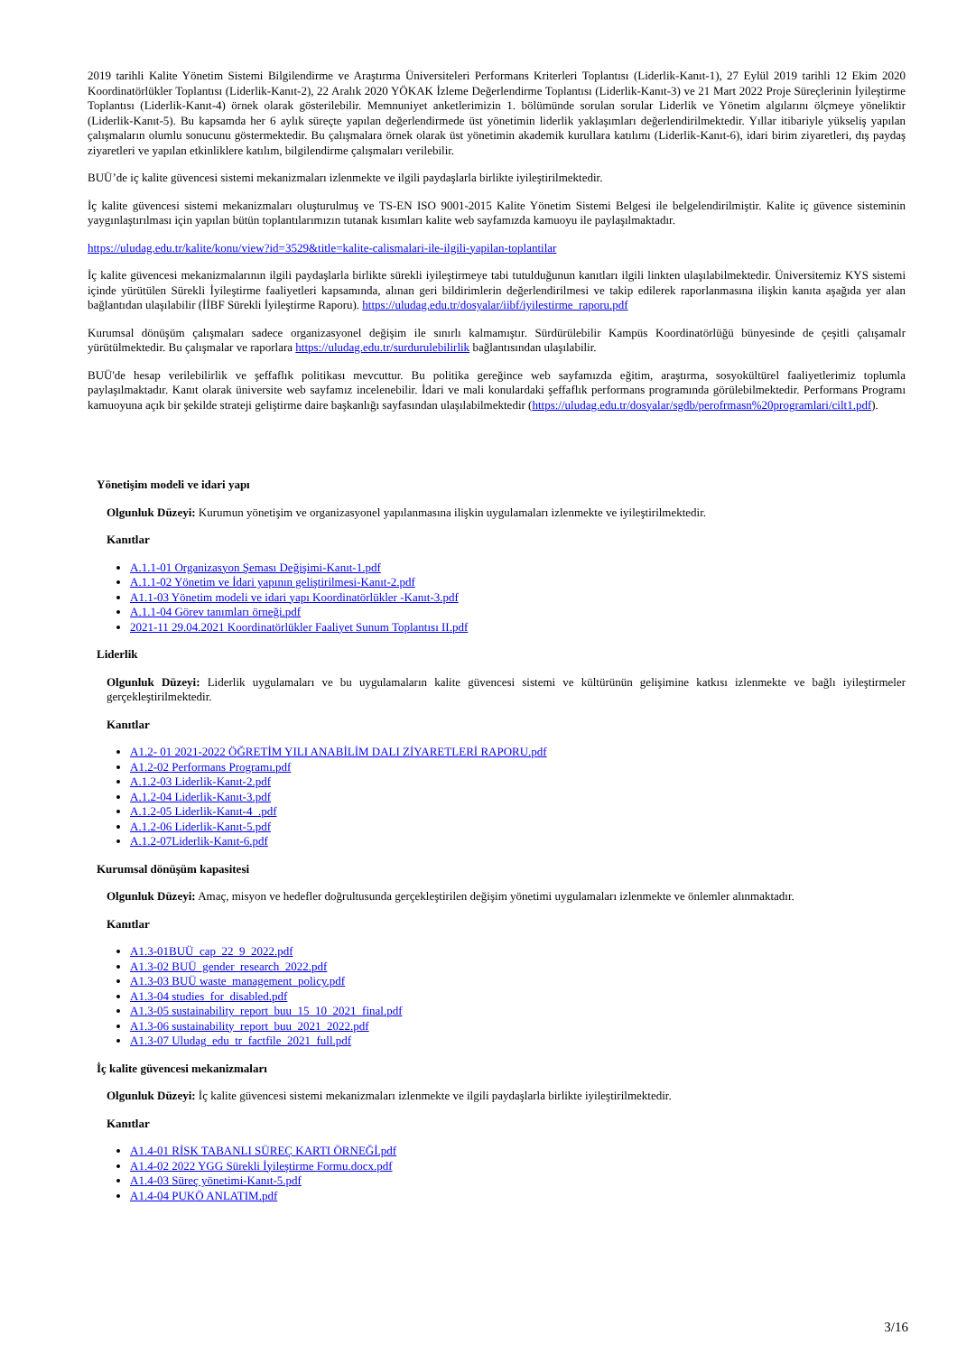2019 tarihli Kalite Yönetim Sistemi Bilgilendirme ve Araştırma Üniversiteleri Performans Kriterleri Toplantısı (Liderlik-Kanıt-1), 27 Eylül 2019 tarihli 12 Ekim 2020 Koordinatörlükler Toplantısı (Liderlik-Kanıt-2), 22 Aralık 2020 YÖKAK İzleme Değerlendirme Toplantısı (Liderlik-Kanıt-3) ve 21 Mart 2022 Proje Süreçlerinin İyileştirme Toplantısı (Liderlik-Kanıt-4) örnek olarak gösterilebilir. Memnuniyet anketlerimizin 1. bölümünde sorulan sorular Liderlik ve Yönetim algılarını ölçmeye yöneliktir (Liderlik-Kanıt-5). Bu kapsamda her 6 aylık süreçte yapılan değerlendirmede üst yönetimin liderlik yaklaşımları değerlendirilmektedir. Yıllar itibariyle yükseliş yapılan çalışmaların olumlu sonucunu göstermektedir. Bu çalışmalara örnek olarak üst yönetimin akademik kurullara katılımı (Liderlik-Kanıt-6), idari birim ziyaretleri, dış paydaş ziyaretleri ve yapılan etkinliklere katılım, bilgilendirme çalışmaları verilebilir.
BUÜ’de iç kalite güvencesi sistemi mekanizmaları izlenmekte ve ilgili paydaşlarla birlikte iyileştirilmektedir.
İç kalite güvencesi sistemi mekanizmaları oluşturulmuş ve TS-EN ISO 9001-2015 Kalite Yönetim Sistemi Belgesi ile belgelendirilmiştir. Kalite iç güvence sisteminin yaygınlaştırılması için yapılan bütün toplantılarımızın tutanak kısımları kalite web sayfamızda kamuoyu ile paylaşılmaktadır.
https://uludag.edu.tr/kalite/konu/view?id=3529&title=kalite-calismalari-ile-ilgili-yapilan-toplantilar
İç kalite güvencesi mekanizmalarının ilgili paydaşlarla birlikte sürekli iyileştirmeye tabi tutulduğunun kanıtları ilgili linkten ulaşılabilmektedir. Üniversitemiz KYS sistemi içinde yürütülen Sürekli İyileştirme faaliyetleri kapsamında, alınan geri bildirimlerin değerlendirilmesi ve takip edilerek raporlanmasına ilişkin kanıta aşağıda yer alan bağlantıdan ulaşılabilir (İİBF Sürekli İyileştirme Raporu). https://uludag.edu.tr/dosyalar/iibf/iyilestirme_raporu.pdf
Kurumsal dönüşüm çalışmaları sadece organizasyonel değişim ile sınırlı kalmamıştır. Sürdürülebilir Kampüs Koordinatörlüğü bünyesinde de çeşitli çalışamalr yürütülmektedir. Bu çalışmalar ve raporlara https://uludag.edu.tr/surdurulebilirlik bağlantısından ulaşılabilir.
BUÜ'de hesap verilebilirlik ve şeffaflık politikası mevcuttur. Bu politika gereğince web sayfamızda eğitim, araştırma, sosyokültürel faaliyetlerimiz toplumla paylaşılmaktadır. Kanıt olarak üniversite web sayfamız incelenebilir. İdari ve mali konulardaki şeffaflık performans programında görülebilmektedir. Performans Programı kamuoyuna açık bir şekilde strateji geliştirme daire başkanlığı sayfasından ulaşılabilmektedir (https://uludag.edu.tr/dosyalar/sgdb/perofrmasn%20programlari/cilt1.pdf).
Yönetişim modeli ve idari yapı
Olgunluk Düzeyi: Kurumun yönetişim ve organizasyonel yapılanmasına ilişkin uygulamaları izlenmekte ve iyileştirilmektedir.
Kanıtlar
A.1.1-01 Organizasyon Şeması Değişimi-Kanıt-1.pdf
A.1.1-02 Yönetim ve İdari yapının geliştirilmesi-Kanıt-2.pdf
A1.1-03 Yönetim modeli ve idari yapı Koordinatörlükler -Kanıt-3.pdf
A.1.1-04 Görev tanımları örneği.pdf
2021-11 29.04.2021 Koordinatörlükler Faaliyet Sunum Toplantısı II.pdf
Liderlik
Olgunluk Düzeyi: Liderlik uygulamaları ve bu uygulamaların kalite güvencesi sistemi ve kültürünün gelişimine katkısı izlenmekte ve bağlı iyileştirmeler gerçekleştirilmektedir.
Kanıtlar
A1.2- 01 2021-2022 ÖĞRETİM YILI ANABİLİM DALI ZİYARETLERİ RAPORU.pdf
A1.2-02 Performans Programı.pdf
A.1.2-03 Liderlik-Kanıt-2.pdf
A.1.2-04 Liderlik-Kanıt-3.pdf
A.1.2-05 Liderlik-Kanıt-4_.pdf
A.1.2-06 Liderlik-Kanıt-5.pdf
A.1.2-07Liderlik-Kanıt-6.pdf
Kurumsal dönüşüm kapasitesi
Olgunluk Düzeyi: Amaç, misyon ve hedefler doğrultusunda gerçekleştirilen değişim yönetimi uygulamaları izlenmekte ve önlemler alınmaktadır.
Kanıtlar
A1.3-01BUÜ_cap_22_9_2022.pdf
A1.3-02 BUÜ_gender_research_2022.pdf
A1.3-03 BUÜ waste_management_policy.pdf
A1.3-04 studies_for_disabled.pdf
A1.3-05 sustainability_report_buu_15_10_2021_final.pdf
A1.3-06 sustainability_report_buu_2021_2022.pdf
A1.3-07 Uludag_edu_tr_factfile_2021_full.pdf
İç kalite güvencesi mekanizmaları
Olgunluk Düzeyi: İç kalite güvencesi sistemi mekanizmaları izlenmekte ve ilgili paydaşlarla birlikte iyileştirilmektedir.
Kanıtlar
A1.4-01 RİSK TABANLI SÜREÇ KARTI ÖRNEĞİ.pdf
A1.4-02 2022 YGG Sürekli İyileştirme Formu.docx.pdf
A1.4-03 Süreç yönetimi-Kanıt-5.pdf
A1.4-04 PUKÖ ANLATIM.pdf
3/16